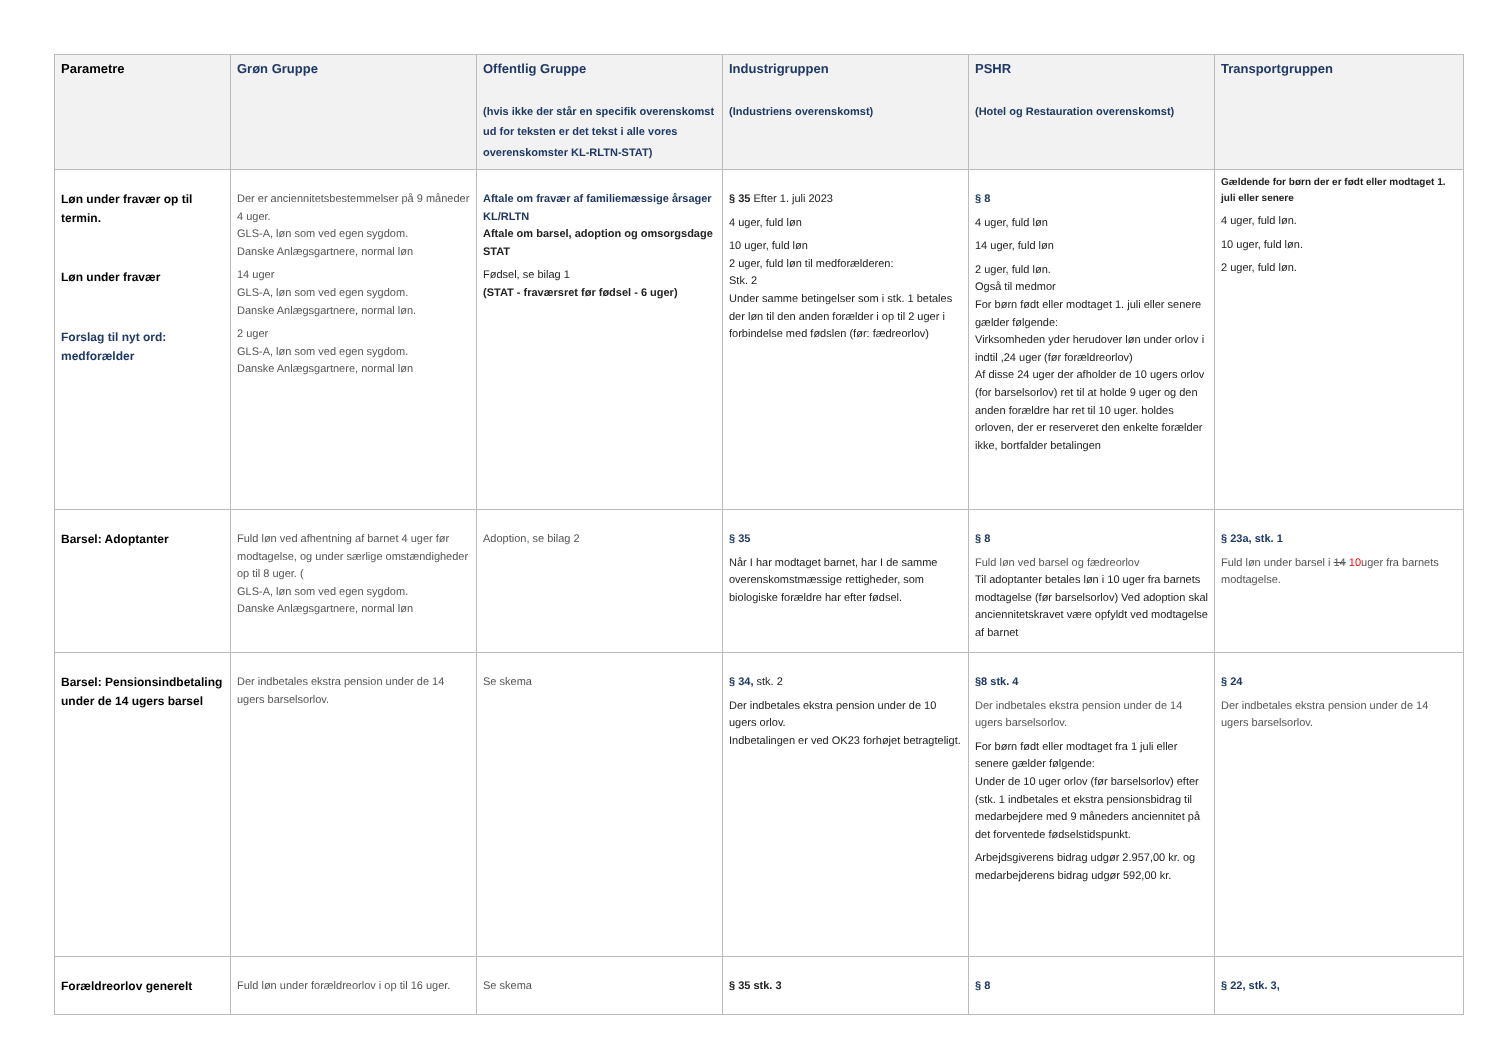| Parametre | Grøn Gruppe | Offentlig Gruppe (hvis ikke der står en specifik overenskomst ud for teksten er det tekst i alle vores overenskomster KL-RLTN-STAT) | Industrigruppen (Industriens overenskomst) | PSHR (Hotel og Restauration overenskomst) | Transportgruppen |
| --- | --- | --- | --- | --- | --- |
| Løn under fravær op til termin. Løn under fravær Forslag til nyt ord: medforælder | Der er anciennitetsbestemmelser på 9 måneder 4 uger. GLS-A, løn som ved egen sygdom. Danske Anlægsgartnere, normal løn 14 uger GLS-A, løn som ved egen sygdom. Danske Anlægsgartnere, normal løn. 2 uger GLS-A, løn som ved egen sygdom. Danske Anlægsgartnere, normal løn | Aftale om fravær af familiemæssige årsager KL/RLTN Aftale om barsel, adoption og omsorgsdage STAT Fødsel, se bilag 1 (STAT - fraværsret før fødsel - 6 uger) | § 35 Efter 1. juli 2023 4 uger, fuld løn 10 uger, fuld løn 2 uger, fuld løn til medforælderen: Stk. 2 Under samme betingelser som i stk. 1 betales der løn til den anden forælder i op til 2 uger i forbindelse med fødslen (før: fædreorlov) | § 8 4 uger, fuld løn 14 uger, fuld løn 2 uger, fuld løn. Også til medmor For børn født eller modtaget 1. juli eller senere gælder følgende: Virksomheden yder herudover løn under orlov i indtil ,24 uger (før forældreorlov) Af disse 24 uger der afholder de 10 ugers orlov (for barselsorlov) ret til at holde 9 uger og den anden forældre har ret til 10 uger. holdes orloven, der er reserveret den enkelte forælder ikke, bortfalder betalingen | Gældende for børn der er født eller modtaget 1. juli eller senere 4 uger, fuld løn. 10 uger, fuld løn. 2 uger, fuld løn. |
| Barsel: Adoptanter | Fuld løn ved afhentning af barnet 4 uger før modtagelse, og under særlige omstændigheder op til 8 uger. ( GLS-A, løn som ved egen sygdom. Danske Anlægsgartnere, normal løn | Adoption, se bilag 2 | § 35 Når I har modtaget barnet, har I de samme overenskomstmæssige rettigheder, som biologiske forældre har efter fødsel. | § 8 Fuld løn ved barsel og fædreorlov Til adoptanter betales løn i 10 uger fra barnets modtagelse (før barselsorlov) Ved adoption skal anciennitetskravet være opfyldt ved modtagelse af barnet | § 23a, stk. 1 Fuld løn under barsel i 14 10 uger fra barnets modtagelse. |
| Barsel: Pensionsindbetaling under de 14 ugers barsel | Der indbetales ekstra pension under de 14 ugers barselsorlov. | Se skema | § 34, stk. 2 Der indbetales ekstra pension under de 10 ugers orlov. Indbetalingen er ved OK23 forhøjet betragteligt. | §8 stk. 4 Der indbetales ekstra pension under de 14 ugers barselsorlov. For børn født eller modtaget fra 1 juli eller senere gælder følgende: Under de 10 uger orlov (før barselsorlov) efter (stk. 1 indbetales et ekstra pensionsbidrag til medarbejdere med 9 måneders anciennitet på det forventede fødselstidspunkt. Arbejdsgiverens bidrag udgør 2.957,00 kr. og medarbejderens bidrag udgør 592,00 kr. | § 24 Der indbetales ekstra pension under de 14 ugers barselsorlov. |
| Forældreorlov generelt | Fuld løn under forældreorlov i op til 16 uger. | Se skema | § 35 stk. 3 | § 8 | § 22, stk. 3, |